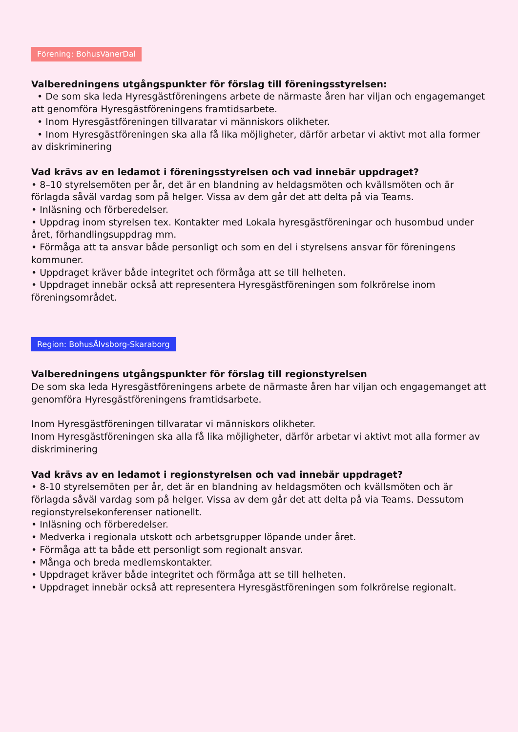Förening: BohusVänerDal
Valberedningens utgångspunkter för förslag till föreningsstyrelsen:
• De som ska leda Hyresgästföreningens arbete de närmaste åren har viljan och engagemanget att genomföra Hyresgästföreningens framtidsarbete.
• Inom Hyresgästföreningen tillvaratar vi människors olikheter.
• Inom Hyresgästföreningen ska alla få lika möjligheter, därför arbetar vi aktivt mot alla former av diskriminering
Vad krävs av en ledamot i föreningsstyrelsen och vad innebär uppdraget?
• 8–10 styrelsemöten per år, det är en blandning av heldagsmöten och kvällsmöten och är förlagda såväl vardag som på helger. Vissa av dem går det att delta på via Teams.
• Inläsning och förberedelser.
• Uppdrag inom styrelsen tex. Kontakter med Lokala hyresgästföreningar och husombud under året, förhandlingsuppdrag mm.
• Förmåga att ta ansvar både personligt och som en del i styrelsens ansvar för föreningens kommuner.
• Uppdraget kräver både integritet och förmåga att se till helheten.
• Uppdraget innebär också att representera Hyresgästföreningen som folkrörelse inom föreningsområdet.
Region: BohusÄlvsborg-Skaraborg
Valberedningens utgångspunkter för förslag till regionstyrelsen
De som ska leda Hyresgästföreningens arbete de närmaste åren har viljan och engagemanget att genomföra Hyresgästföreningens framtidsarbete.
Inom Hyresgästföreningen tillvaratar vi människors olikheter.
Inom Hyresgästföreningen ska alla få lika möjligheter, därför arbetar vi aktivt mot alla former av diskriminering
Vad krävs av en ledamot i regionstyrelsen och vad innebär uppdraget?
• 8-10 styrelsemöten per år, det är en blandning av heldagsmöten och kvällsmöten och är förlagda såväl vardag som på helger. Vissa av dem går det att delta på via Teams. Dessutom regionstyrelsekonferenser nationellt.
• Inläsning och förberedelser.
• Medverka i regionala utskott och arbetsgrupper löpande under året.
• Förmåga att ta både ett personligt som regionalt ansvar.
• Många och breda medlemskontakter.
• Uppdraget kräver både integritet och förmåga att se till helheten.
• Uppdraget innebär också att representera Hyresgästföreningen som folkrörelse regionalt.